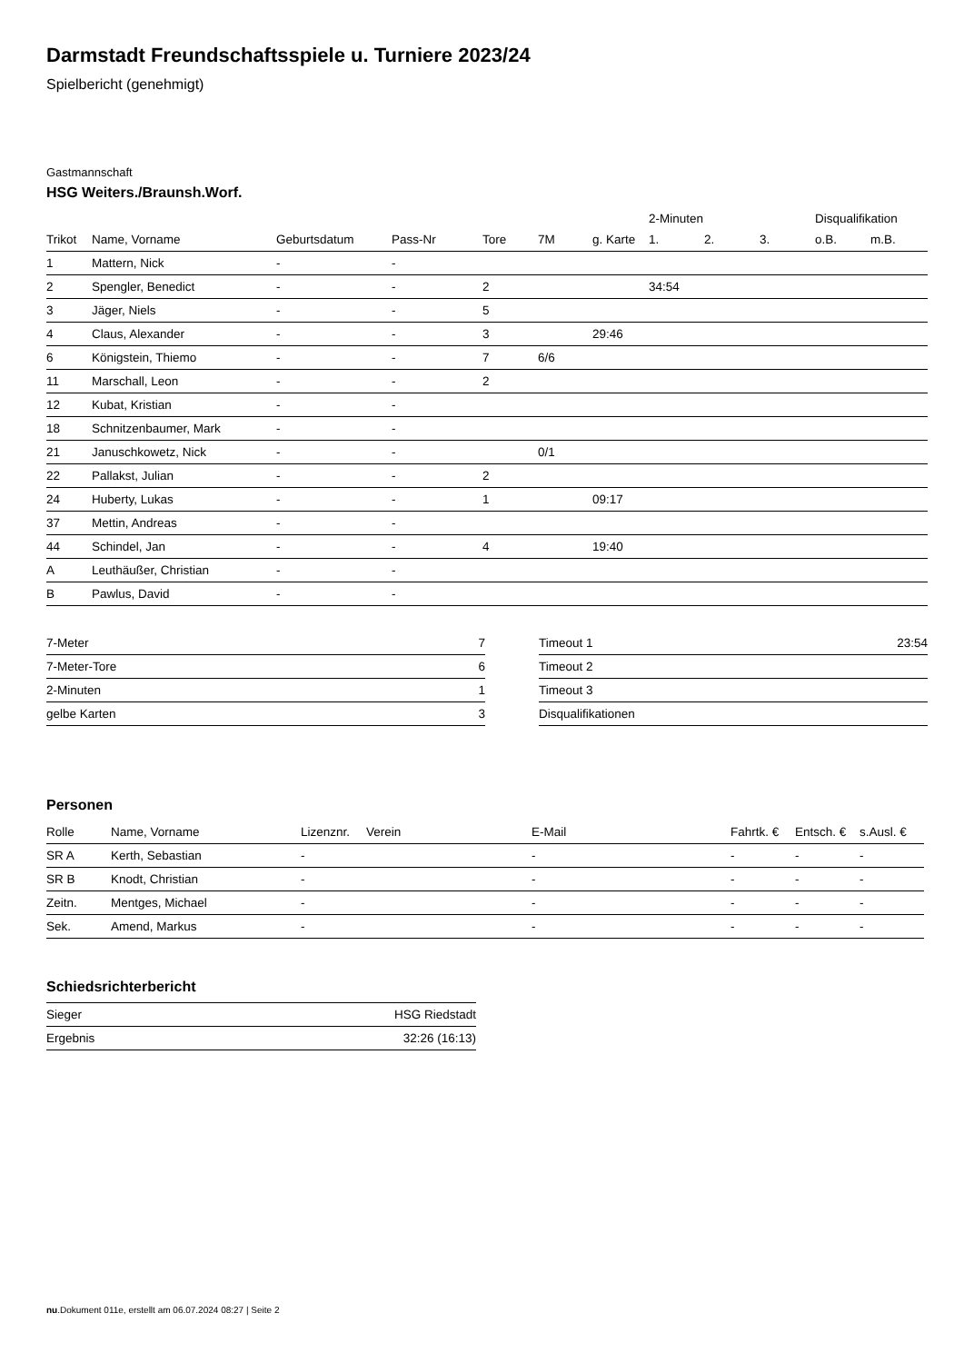Darmstadt Freundschaftsspiele u. Turniere 2023/24
Spielbericht (genehmigt)
Gastmannschaft
HSG Weiters./Braunsh.Worf.
| | | | | | | | 2-Minuten | | | Disqualifikation | |
| --- | --- | --- | --- | --- | --- | --- | --- | --- | --- | --- | --- |
| Trikot | Name, Vorname | Geburtsdatum | Pass-Nr | Tore | 7M | g. Karte | 1. | 2. | 3. | o.B. | m.B. |
| 1 | Mattern, Nick | - | - | | | | | | | | |
| 2 | Spengler, Benedict | - | - | 2 | | | 34:54 | | | | |
| 3 | Jäger, Niels | - | - | 5 | | | | | | | |
| 4 | Claus, Alexander | - | - | 3 | | 29:46 | | | | | |
| 6 | Königstein, Thiemo | - | - | 7 | 6/6 | | | | | | |
| 11 | Marschall, Leon | - | - | 2 | | | | | | | |
| 12 | Kubat, Kristian | - | - | | | | | | | | |
| 18 | Schnitzenbaumer, Mark | - | - | | | | | | | | |
| 21 | Januschkowetz, Nick | - | - | | 0/1 | | | | | | |
| 22 | Pallakst, Julian | - | - | 2 | | | | | | | |
| 24 | Huberty, Lukas | - | - | 1 | | 09:17 | | | | | |
| 37 | Mettin, Andreas | - | - | | | | | | | | |
| 44 | Schindel, Jan | - | - | 4 | | 19:40 | | | | | |
| A | Leuthäußer, Christian | - | - | | | | | | | | |
| B | Pawlus, David | - | - | | | | | | | | |
| 7-Meter | 7 |
| 7-Meter-Tore | 6 |
| 2-Minuten | 1 |
| gelbe Karten | 3 |
| Timeout 1 | 23:54 |
| Timeout 2 | |
| Timeout 3 | |
| Disqualifikationen | |
Personen
| Rolle | Name, Vorname | Lizenznr. | Verein | E-Mail | Fahrtk. € | Entsch. € | s.Ausl. € |
| --- | --- | --- | --- | --- | --- | --- | --- |
| SR A | Kerth, Sebastian | - | | - | - | - | - |
| SR B | Knodt, Christian | - | | - | - | - | - |
| Zeitn. | Mentges, Michael | - | | - | - | - | - |
| Sek. | Amend, Markus | - | | - | - | - | - |
Schiedsrichterbericht
| Sieger | HSG Riedstadt |
| Ergebnis | 32:26 (16:13) |
nu.Dokument 011e, erstellt am 06.07.2024 08:27 | Seite 2